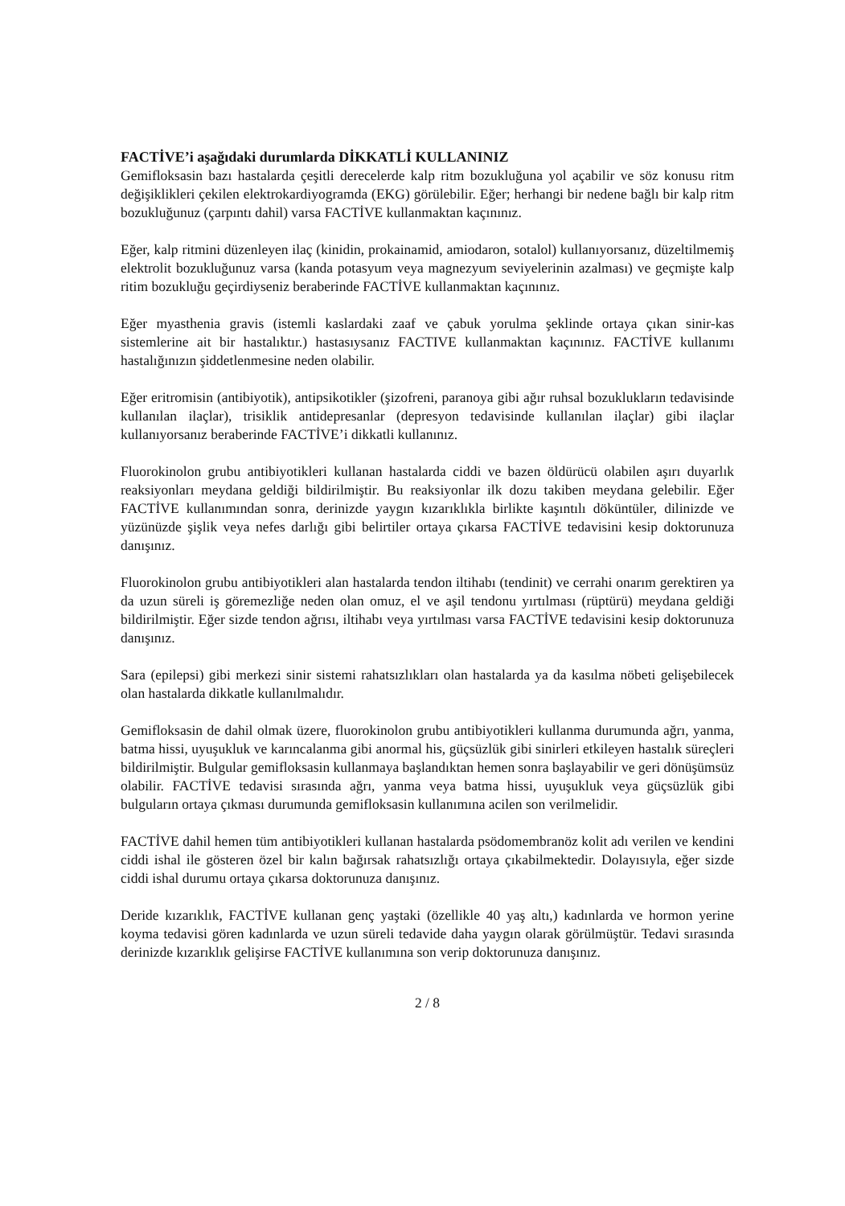FACTİVE’i aşağıdaki durumlarda DİKKATLİ KULLANINIZ
Gemifloksasin bazı hastalarda çeşitli derecelerde kalp ritm bozukluğuna yol açabilir ve söz konusu ritm değişiklikleri çekilen elektrokardiyogramda (EKG) görülebilir. Eğer; herhangi bir nedene bağlı bir kalp ritm bozukluğunuz (çarpıntı dahil) varsa FACTİVE kullanmaktan kaçınınız.
Eğer, kalp ritmini düzenleyen ilaç (kinidin, prokainamid, amiodaron, sotalol) kullanıyorsanız, düzeltilmemiş elektrolit bozukluğunuz varsa (kanda potasyum veya magnezyum seviyelerinin azalması) ve geçmişte kalp ritim bozukluğu geçirdiyseniz beraberinde FACTİVE kullanmaktan kaçınınız.
Eğer myasthenia gravis (istemli kaslardaki zaaf ve çabuk yorulma şeklinde ortaya çıkan sinir-kas sistemlerine ait bir hastalıktır.) hastasıysanız FACTIVE kullanmaktan kaçınınız. FACTİVE kullanımı hastalığınızın şiddetlenmesine neden olabilir.
Eğer eritromisin (antibiyotik), antipsikotikler (şizofreni, paranoya gibi ağır ruhsal bozuklukların tedavisinde kullanılan ilaçlar), trisiklik antidepresanlar (depresyon tedavisinde kullanılan ilaçlar) gibi ilaçlar kullanıyorsanız beraberinde FACTİVE’i dikkatli kullanınız.
Fluorokinolon grubu antibiyotikleri kullanan hastalarda ciddi ve bazen öldürücü olabilen aşırı duyarlık reaksiyonları meydana geldiği bildirilmiştir. Bu reaksiyonlar ilk dozu takiben meydana gelebilir. Eğer FACTİVE kullanımından sonra, derinizde yaygın kızarıklıkla birlikte kaşıntılı döküntüler, dilinizde ve yüzünüzde şişlik veya nefes darlığı gibi belirtiler ortaya çıkarsa FACTİVE tedavisini kesip doktorunuza danışınız.
Fluorokinolon grubu antibiyotikleri alan hastalarda tendon iltihabı (tendinit) ve cerrahi onarım gerektiren ya da uzun süreli iş göremezliğe neden olan omuz, el ve aşil tendonu yırtılması (rüptürü) meydana geldiği bildirilmiştir. Eğer sizde tendon ağrısı, iltihabı veya yırtılması varsa FACTİVE tedavisini kesip doktorunuza danışınız.
Sara (epilepsi) gibi merkezi sinir sistemi rahatsızlıkları olan hastalarda ya da kasılma nöbeti gelişebilecek olan hastalarda dikkatle kullanılmalıdır.
Gemifloksasin de dahil olmak üzere, fluorokinolon grubu antibiyotikleri kullanma durumunda ağrı, yanma, batma hissi, uyuşukluk ve karıncalanma gibi anormal his, güçsüzlük gibi sinirleri etkileyen hastalık süreçleri bildirilmiştir. Bulgular gemifloksasin kullanmaya başlandıktan hemen sonra başlayabilir ve geri dönüşümsüz olabilir. FACTİVE tedavisi sırasında ağrı, yanma veya batma hissi, uyuşukluk veya güçsüzlük gibi bulguların ortaya çıkması durumunda gemifloksasin kullanımına acilen son verilmelidir.
FACTİVE dahil hemen tüm antibiyotikleri kullanan hastalarda psödomembranöz kolit adı verilen ve kendini ciddi ishal ile gösteren özel bir kalın bağırsak rahatsızlığı ortaya çıkabilmektedir. Dolayısıyla, eğer sizde ciddi ishal durumu ortaya çıkarsa doktorunuza danışınız.
Deride kızarıklık, FACTİVE kullanan genç yaştaki (özellikle 40 yaş altı,) kadınlarda ve hormon yerine koyma tedavisi gören kadınlarda ve uzun süreli tedavide daha yaygın olarak görülmüştür. Tedavi sırasında derinizde kızarıklık gelişirse FACTİVE kullanımına son verip doktorunuza danışınız.
2 / 8